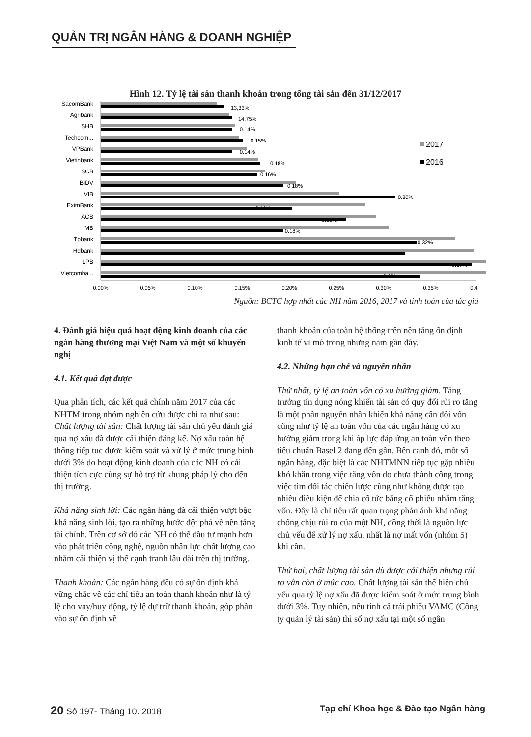QUẢN TRỊ NGÂN HÀNG & DOANH NGHIỆP
Hình 12. Tỷ lệ tài sản thanh khoản trong tổng tài sản đến 31/12/2017
SacomBank
Agribank
SHB
Techcom...
VPBank
Vietinbank
SCB
BIDV
VIB
EximBank
ACB
MB
Tpbank
Hdbank
LPB
Vietcomba...
13,33%
14,75%
0.14%
0.15%
0.14%
0.18%
0.16%
0.18%
0.30%
0.16%
0.22%
0.18%
0.32%
0.29%
0.37%
0.30%
0.00%
0.05%
0.10%
0.15%
0.20%
0.25%
0.30%
0.35%
0.4
2017
2016
Nguồn: BCTC hợp nhất các NH năm 2016, 2017 và tính toán của tác giả
4. Đánh giá hiệu quả hoạt động kinh doanh của các ngân hàng thương mại Việt Nam và một số khuyến nghị
4.1. Kết quả đạt được
Qua phân tích, các kết quả chính năm 2017 của các NHTM trong nhóm nghiên cứu được chỉ ra như sau:
Chất lượng tài sản: Chất lượng tài sản chủ yếu đánh giá qua nợ xấu đã được cải thiện đáng kể. Nợ xấu toàn hệ thống tiếp tục được kiểm soát và xử lý ở mức trung bình dưới 3% do hoạt động kinh doanh của các NH có cải thiện tích cực cùng sự hỗ trợ từ khung pháp lý cho đến thị trường.
Khả năng sinh lời: Các ngân hàng đã cải thiện vượt bậc khả năng sinh lời, tạo ra những bước đột phá về nền tảng tài chính. Trên cơ sở đó các NH có thể đầu tư mạnh hơn vào phát triển công nghệ, nguồn nhân lực chất lượng cao nhằm cải thiện vị thế cạnh tranh lâu dài trên thị trường.
Thanh khoản: Các ngân hàng đều có sự ổn định khá vững chắc về các chỉ tiêu an toàn thanh khoản như là tỷ lệ cho vay/huy động, tỷ lệ dự trữ thanh khoản, góp phần vào sự ổn định về
thanh khoản của toàn hệ thống trên nền tảng ổn định kinh tế vĩ mô trong những năm gần đây.
4.2. Những hạn chế và nguyên nhân
Thứ nhất, tỷ lệ an toàn vốn có xu hướng giảm. Tăng trưởng tín dụng nóng khiến tài sản có quy đổi rủi ro tăng là một phần nguyên nhân khiến khả năng cân đối vốn cũng như tỷ lệ an toàn vốn của các ngân hàng có xu hướng giảm trong khi áp lực đáp ứng an toàn vốn theo tiêu chuẩn Basel 2 đang đến gần. Bên cạnh đó, một số ngân hàng, đặc biệt là các NHTMNN tiếp tục gặp nhiều khó khăn trong việc tăng vốn do chưa thành công trong việc tìm đối tác chiến lược cũng như không được tạo nhiều điều kiện để chia cổ tức bằng cổ phiếu nhằm tăng vốn. Đây là chỉ tiêu rất quan trọng phản ánh khả năng chống chịu rủi ro của một NH, đồng thời là nguồn lực chủ yếu để xử lý nợ xấu, nhất là nợ mất vốn (nhóm 5) khi cần.
Thứ hai, chất lượng tài sản dù được cải thiện nhưng rủi ro vẫn còn ở mức cao. Chất lượng tài sản thể hiện chủ yếu qua tỷ lệ nợ xấu đã được kiểm soát ở mức trung bình dưới 3%. Tuy nhiên, nếu tính cả trái phiếu VAMC (Công ty quản lý tài sản) thì số nợ xấu tại một số ngân
20 Số 197- Tháng 10. 2018 Tạp chí Khoa học & Đào tạo Ngân hàng